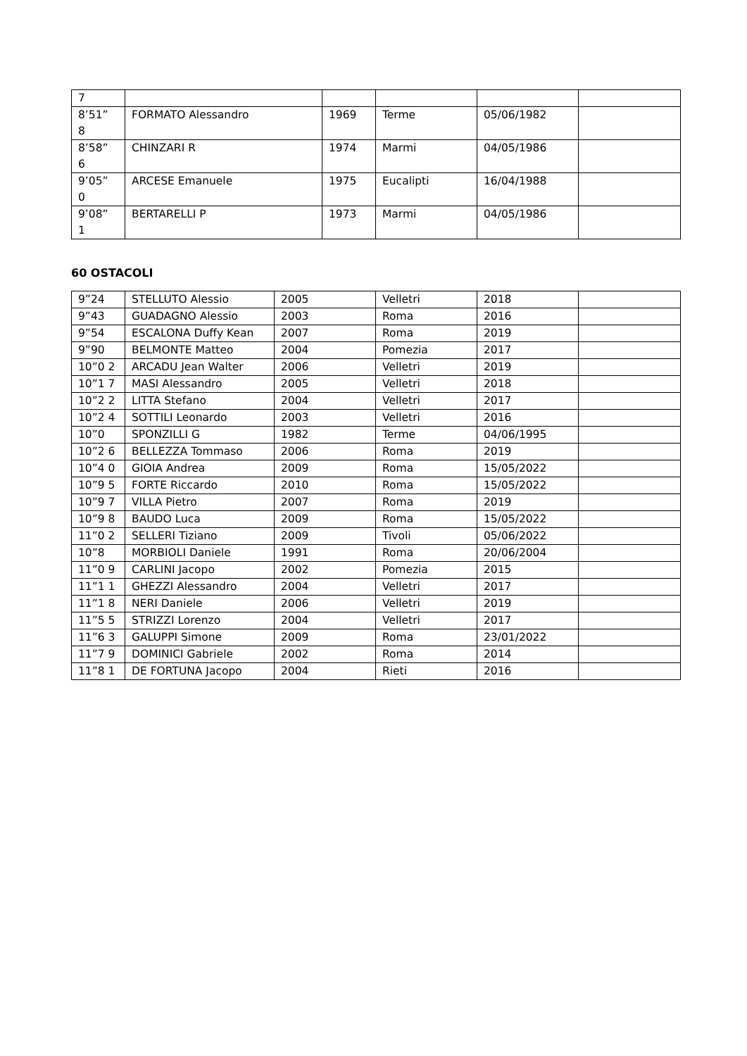| 7 | | | | | |
| 8’51” 8 | FORMATO Alessandro | 1969 | Terme | 05/06/1982 | |
| 8’58” 6 | CHINZARI R | 1974 | Marmi | 04/05/1986 | |
| 9’05” 0 | ARCESE Emanuele | 1975 | Eucalipti | 16/04/1988 | |
| 9’08” 1 | BERTARELLI P | 1973 | Marmi | 04/05/1986 | |
60 OSTACOLI
| 9”24 | STELLUTO Alessio | 2005 | Velletri | 2018 | |
| 9”43 | GUADAGNO Alessio | 2003 | Roma | 2016 | |
| 9”54 | ESCALONA Duffy Kean | 2007 | Roma | 2019 | |
| 9”90 | BELMONTE Matteo | 2004 | Pomezia | 2017 | |
| 10”0 2 | ARCADU Jean Walter | 2006 | Velletri | 2019 | |
| 10”1 7 | MASI Alessandro | 2005 | Velletri | 2018 | |
| 10”2 2 | LITTA Stefano | 2004 | Velletri | 2017 | |
| 10”2 4 | SOTTILI Leonardo | 2003 | Velletri | 2016 | |
| 10”0 | SPONZILLI G | 1982 | Terme | 04/06/1995 | |
| 10”2 6 | BELLEZZA Tommaso | 2006 | Roma | 2019 | |
| 10”4 0 | GIOIA Andrea | 2009 | Roma | 15/05/2022 | |
| 10”9 5 | FORTE Riccardo | 2010 | Roma | 15/05/2022 | |
| 10”9 7 | VILLA Pietro | 2007 | Roma | 2019 | |
| 10”9 8 | BAUDO Luca | 2009 | Roma | 15/05/2022 | |
| 11”0 2 | SELLERI Tiziano | 2009 | Tivoli | 05/06/2022 | |
| 10”8 | MORBIOLI Daniele | 1991 | Roma | 20/06/2004 | |
| 11”0 9 | CARLINI Jacopo | 2002 | Pomezia | 2015 | |
| 11”1 1 | GHEZZI Alessandro | 2004 | Velletri | 2017 | |
| 11”1 8 | NERI Daniele | 2006 | Velletri | 2019 | |
| 11”5 5 | STRIZZI Lorenzo | 2004 | Velletri | 2017 | |
| 11”6 3 | GALUPPI Simone | 2009 | Roma | 23/01/2022 | |
| 11”7 9 | DOMINICI Gabriele | 2002 | Roma | 2014 | |
| 11”8 1 | DE FORTUNA Jacopo | 2004 | Rieti | 2016 | |